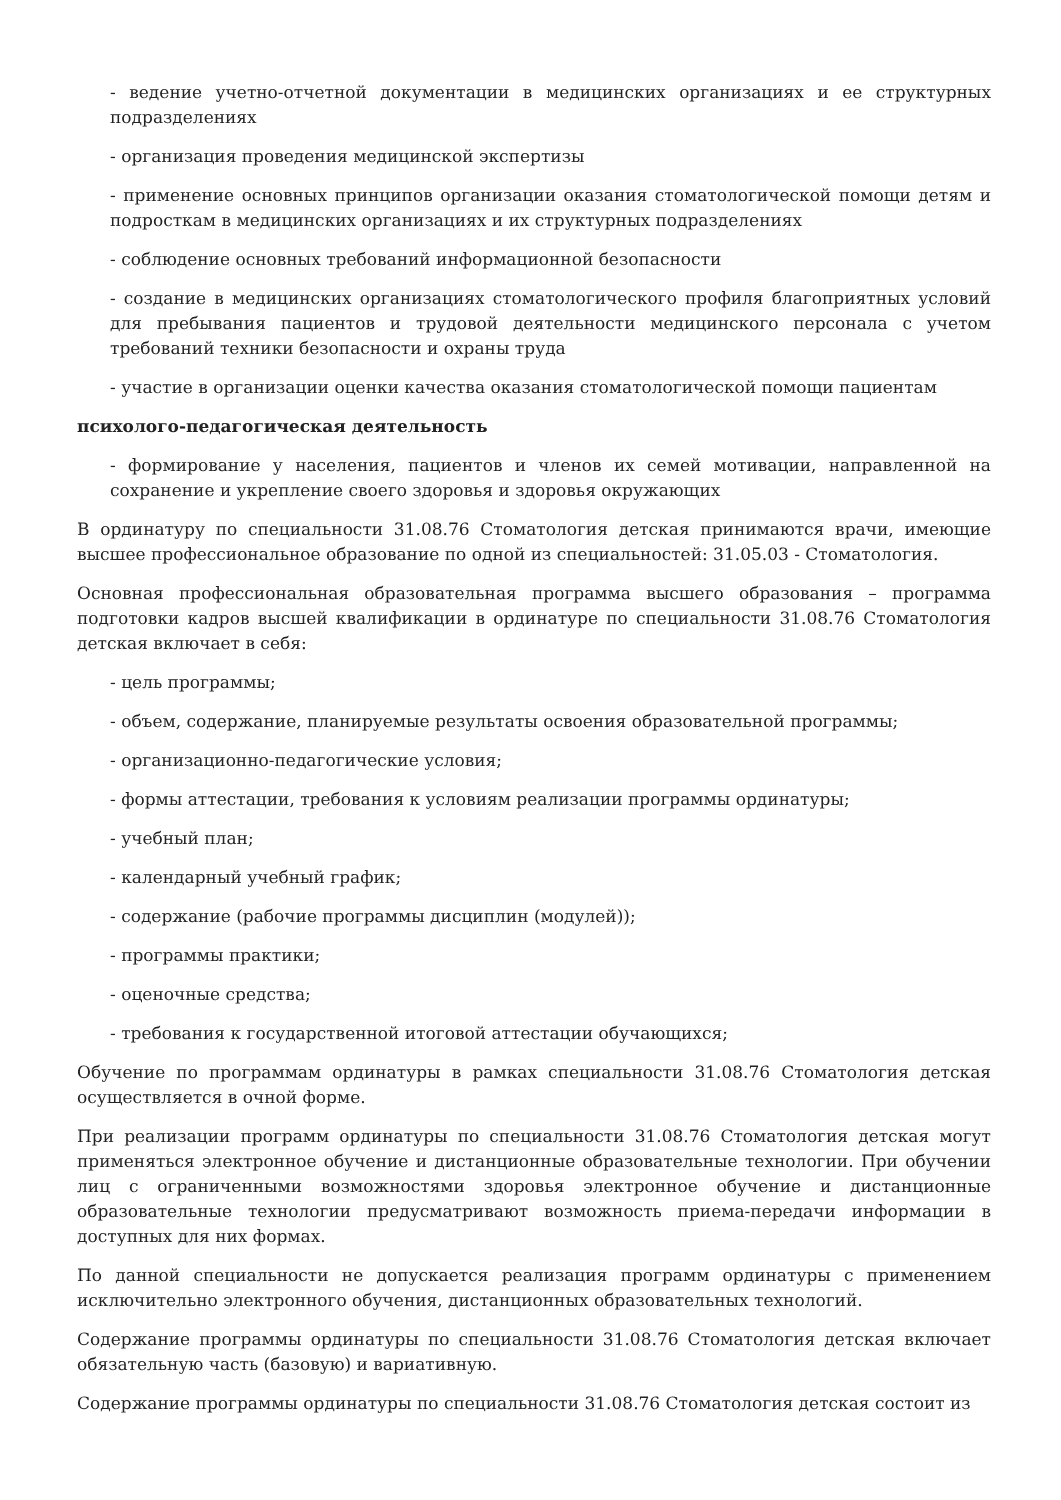- ведение учетно-отчетной документации в медицинских организациях и ее структурных подразделениях
- организация проведения медицинской экспертизы
- применение основных принципов организации оказания стоматологической помощи детям и подросткам в медицинских организациях и их структурных подразделениях
- соблюдение основных требований информационной безопасности
- создание в медицинских организациях стоматологического профиля благоприятных условий для пребывания пациентов и трудовой деятельности медицинского персонала с учетом требований техники безопасности и охраны труда
- участие в организации оценки качества оказания стоматологической помощи пациентам
психолого-педагогическая деятельность
- формирование у населения, пациентов и членов их семей мотивации, направленной на сохранение и укрепление своего здоровья и здоровья окружающих
В ординатуру по специальности 31.08.76 Стоматология детская принимаются врачи, имеющие высшее профессиональное образование по одной из специальностей: 31.05.03 - Стоматология.
Основная профессиональная образовательная программа высшего образования – программа подготовки кадров высшей квалификации в ординатуре по специальности 31.08.76 Стоматология детская включает в себя:
- цель программы;
- объем, содержание, планируемые результаты освоения образовательной программы;
- организационно-педагогические условия;
- формы аттестации, требования к условиям реализации программы ординатуры;
- учебный план;
- календарный учебный график;
- содержание (рабочие программы дисциплин (модулей));
- программы практики;
- оценочные средства;
- требования к государственной итоговой аттестации обучающихся;
Обучение по программам ординатуры в рамках специальности 31.08.76 Стоматология детская осуществляется в очной форме.
При реализации программ ординатуры по специальности 31.08.76 Стоматология детская могут применяться электронное обучение и дистанционные образовательные технологии. При обучении лиц с ограниченными возможностями здоровья электронное обучение и дистанционные образовательные технологии предусматривают возможность приема-передачи информации в доступных для них формах.
По данной специальности не допускается реализация программ ординатуры с применением исключительно электронного обучения, дистанционных образовательных технологий.
Содержание программы ординатуры по специальности 31.08.76 Стоматология детская включает обязательную часть (базовую) и вариативную.
Содержание программы ординатуры по специальности 31.08.76 Стоматология детская состоит из